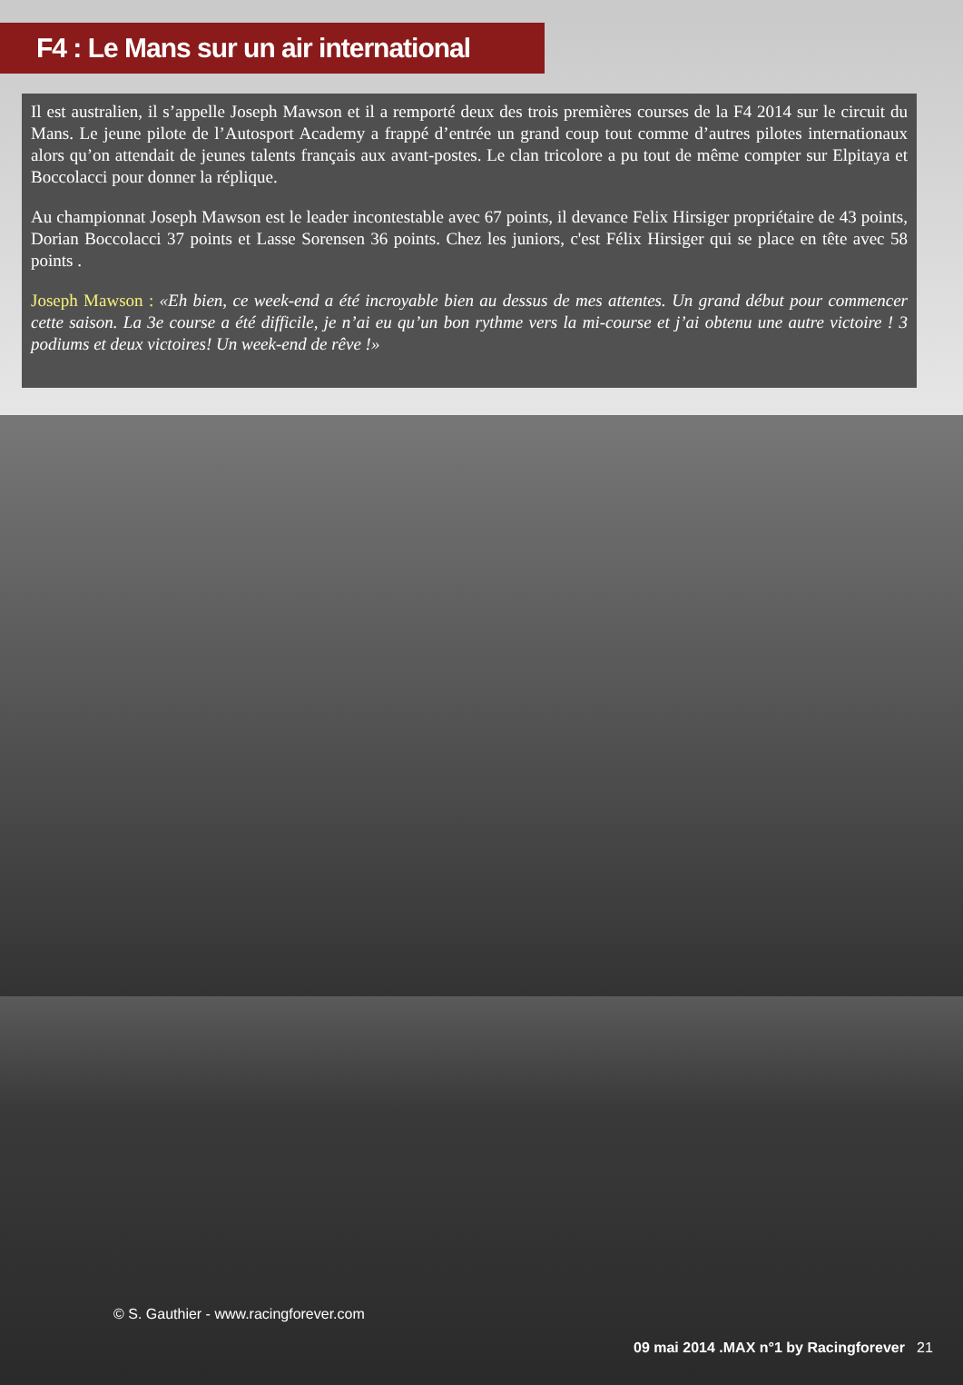F4 : Le Mans sur un air international
Il est australien, il s’appelle Joseph Mawson et il a remporté deux des trois premières courses de la F4 2014 sur le circuit du Mans. Le jeune pilote de l’Autosport Academy a frappé d’entrée un grand coup tout comme d’autres pilotes internationaux alors qu’on attendait de jeunes talents français aux avant-postes. Le clan tricolore a pu tout de même compter sur Elpitaya et Boccolacci pour donner la réplique.
Au championnat Joseph Mawson est le leader incontestable avec 67 points, il devance Felix Hirsiger propriétaire de 43 points, Dorian Boccolacci 37 points et Lasse Sorensen 36 points. Chez les juniors, c'est Félix Hirsiger qui se place en tête avec 58 points .
Joseph Mawson : «Eh bien, ce week-end a été incroyable bien au dessus de mes attentes. Un grand début pour commencer cette saison. La 3e course a été difficile, je n’ai eu qu’un bon rythme vers la mi-course et j’ai obtenu une autre victoire ! 3 podiums et deux victoires! Un week-end de rêve !»
© S. Gauthier - www.racingforever.com
09 mai 2014 .MAX n°1 by Racingforever
21